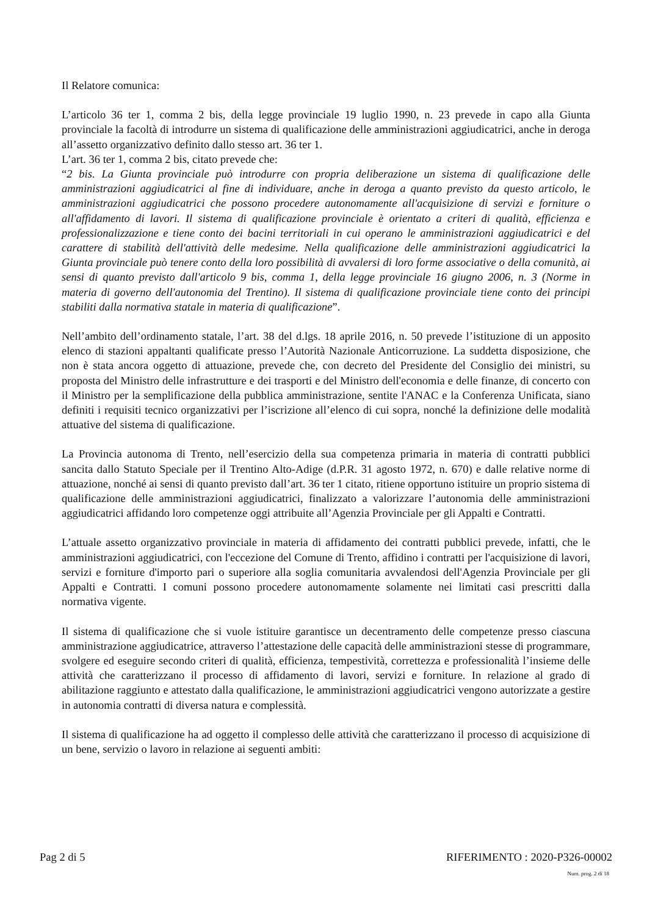Il Relatore comunica:
L’articolo 36 ter 1, comma 2 bis, della legge provinciale 19 luglio 1990, n. 23 prevede in capo alla Giunta provinciale la facoltà di introdurre un sistema di qualificazione delle amministrazioni aggiudicatrici, anche in deroga all’assetto organizzativo definito dallo stesso art. 36 ter 1.
L’art. 36 ter 1, comma 2 bis, citato prevede che:
“2 bis. La Giunta provinciale può introdurre con propria deliberazione un sistema di qualificazione delle amministrazioni aggiudicatrici al fine di individuare, anche in deroga a quanto previsto da questo articolo, le amministrazioni aggiudicatrici che possono procedere autonomamente all'acquisizione di servizi e forniture o all'affidamento di lavori. Il sistema di qualificazione provinciale è orientato a criteri di qualità, efficienza e professionalizzazione e tiene conto dei bacini territoriali in cui operano le amministrazioni aggiudicatrici e del carattere di stabilità dell'attività delle medesime. Nella qualificazione delle amministrazioni aggiudicatrici la Giunta provinciale può tenere conto della loro possibilità di avvalersi di loro forme associative o della comunità, ai sensi di quanto previsto dall'articolo 9 bis, comma 1, della legge provinciale 16 giugno 2006, n. 3 (Norme in materia di governo dell'autonomia del Trentino). Il sistema di qualificazione provinciale tiene conto dei principi stabiliti dalla normativa statale in materia di qualificazione”.
Nell’ambito dell’ordinamento statale, l’art. 38 del d.lgs. 18 aprile 2016, n. 50 prevede l’istituzione di un apposito elenco di stazioni appaltanti qualificate presso l’Autorità Nazionale Anticorruzione. La suddetta disposizione, che non è stata ancora oggetto di attuazione, prevede che, con decreto del Presidente del Consiglio dei ministri, su proposta del Ministro delle infrastrutture e dei trasporti e del Ministro dell'economia e delle finanze, di concerto con il Ministro per la semplificazione della pubblica amministrazione, sentite l'ANAC e la Conferenza Unificata, siano definiti i requisiti tecnico organizzativi per l’iscrizione all’elenco di cui sopra, nonché la definizione delle modalità attuative del sistema di qualificazione.
La Provincia autonoma di Trento, nell’esercizio della sua competenza primaria in materia di contratti pubblici sancita dallo Statuto Speciale per il Trentino Alto-Adige (d.P.R. 31 agosto 1972, n. 670) e dalle relative norme di attuazione, nonché ai sensi di quanto previsto dall’art. 36 ter 1 citato, ritiene opportuno istituire un proprio sistema di qualificazione delle amministrazioni aggiudicatrici, finalizzato a valorizzare l’autonomia delle amministrazioni aggiudicatrici affidando loro competenze oggi attribuite all’Agenzia Provinciale per gli Appalti e Contratti.
L’attuale assetto organizzativo provinciale in materia di affidamento dei contratti pubblici prevede, infatti, che le amministrazioni aggiudicatrici, con l'eccezione del Comune di Trento, affidino i contratti per l'acquisizione di lavori, servizi e forniture d'importo pari o superiore alla soglia comunitaria avvalendosi dell'Agenzia Provinciale per gli Appalti e Contratti. I comuni possono procedere autonomamente solamente nei limitati casi prescritti dalla normativa vigente.
Il sistema di qualificazione che si vuole istituire garantisce un decentramento delle competenze presso ciascuna amministrazione aggiudicatrice, attraverso l’attestazione delle capacità delle amministrazioni stesse di programmare, svolgere ed eseguire secondo criteri di qualità, efficienza, tempestività, correttezza e professionalità l’insieme delle attività che caratterizzano il processo di affidamento di lavori, servizi e forniture. In relazione al grado di abilitazione raggiunto e attestato dalla qualificazione, le amministrazioni aggiudicatrici vengono autorizzate a gestire in autonomia contratti di diversa natura e complessità.
Il sistema di qualificazione ha ad oggetto il complesso delle attività che caratterizzano il processo di acquisizione di un bene, servizio o lavoro in relazione ai seguenti ambiti:
Pag 2 di 5 RIFERIMENTO : 2020-P326-00002
Num. prog. 2 di 18